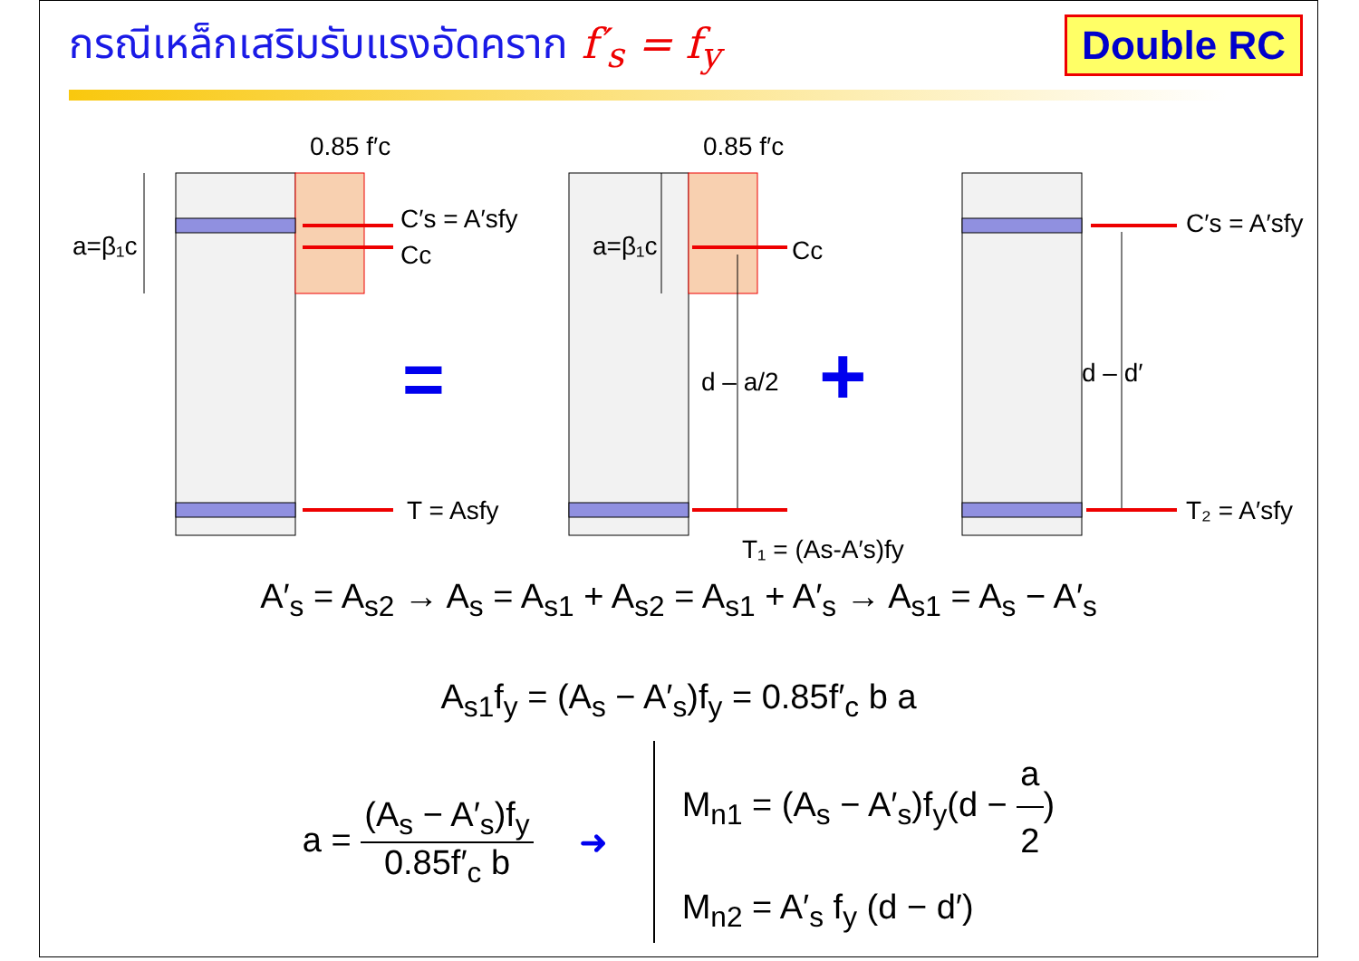กรณีเหล็กเสริมรับแรงอัดคราก f′<sub>s</sub> = f<sub>y</sub>
Double RC
0.85 f′c
0.85 f′c
a=β₁c
a=β₁c
C′s = A′sfy
Cc
Cc
T = Asfy
T₁ = (As-A′s)fy
d – a/2
d – d′
C′s = A′sfy
T₂ = A′sfy
=
+
A′<sub>s</sub> = A<sub>s2</sub> → A<sub>s</sub> = A<sub>s1</sub> + A<sub>s2</sub> = A<sub>s1</sub> + A′<sub>s</sub> → A<sub>s1</sub> = A<sub>s</sub> − A′<sub>s</sub>
A<sub>s1</sub>f<sub>y</sub> = (A<sub>s</sub> − A′<sub>s</sub>)f<sub>y</sub> = 0.85f′<sub>c</sub> b a
a = (A<sub>s</sub> − A′<sub>s</sub>)f<sub>y</sub> 0.85f′<sub>c</sub> b ➜
M<sub>n1</sub> = (A<sub>s</sub> − A′<sub>s</sub>)f<sub>y</sub>(d − a 2)
M<sub>n2</sub> = A′<sub>s</sub> f<sub>y</sub> (d − d′)